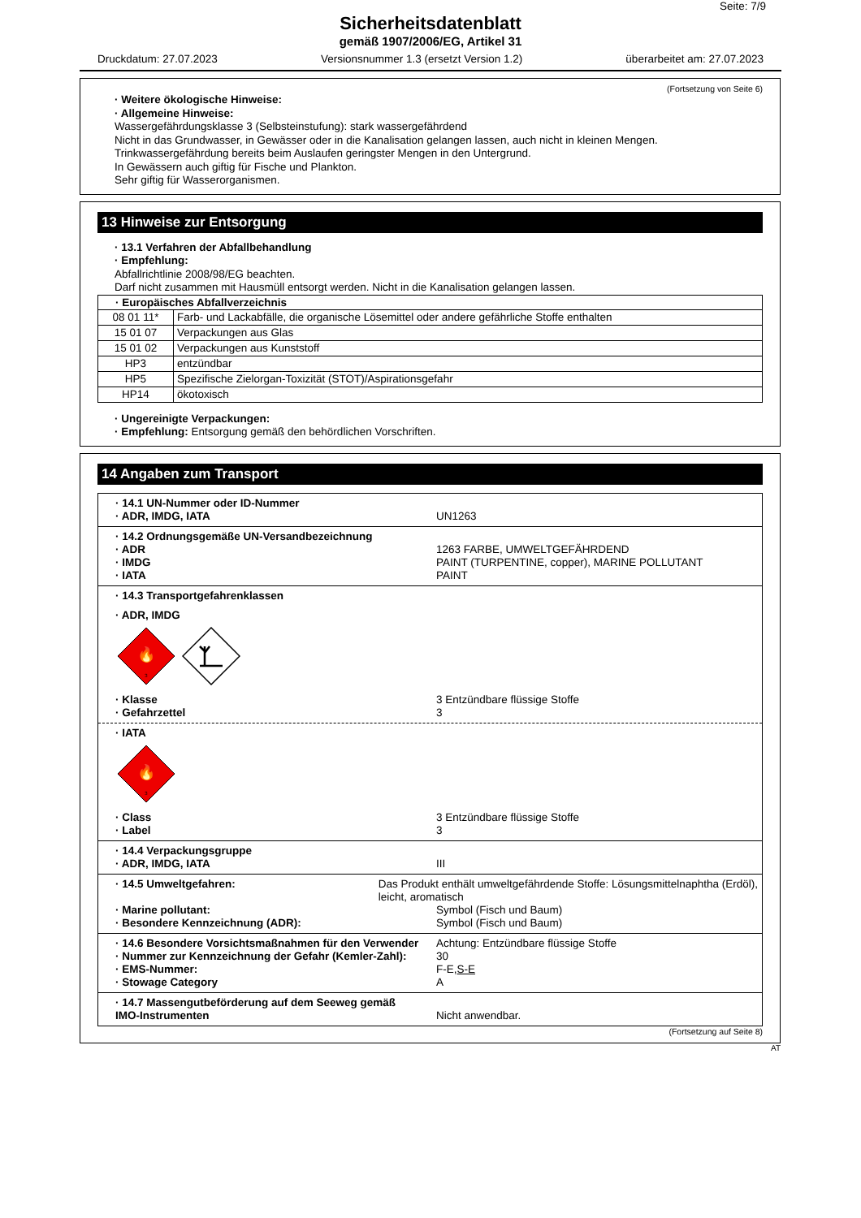Seite: 7/9
Sicherheitsdatenblatt
gemäß 1907/2006/EG, Artikel 31
Druckdatum: 27.07.2023 Versionsnummer 1.3 (ersetzt Version 1.2) überarbeitet am: 27.07.2023
(Fortsetzung von Seite 6)
· Weitere ökologische Hinweise:
· Allgemeine Hinweise:
Wassergefährdungsklasse 3 (Selbsteinstufung): stark wassergefährdend
Nicht in das Grundwasser, in Gewässer oder in die Kanalisation gelangen lassen, auch nicht in kleinen Mengen.
Trinkwassergefährdung bereits beim Auslaufen geringster Mengen in den Untergrund.
In Gewässern auch giftig für Fische und Plankton.
Sehr giftig für Wasserorganismen.
13 Hinweise zur Entsorgung
· 13.1 Verfahren der Abfallbehandlung
· Empfehlung:
Abfallrichtlinie 2008/98/EG beachten.
Darf nicht zusammen mit Hausmüll entsorgt werden. Nicht in die Kanalisation gelangen lassen.
| · Europäisches Abfallverzeichnis | |
| --- | --- |
| 08 01 11* | Farb- und Lackabfälle, die organische Lösemittel oder andere gefährliche Stoffe enthalten |
| 15 01 07 | Verpackungen aus Glas |
| 15 01 02 | Verpackungen aus Kunststoff |
| HP3 | entzündbar |
| HP5 | Spezifische Zielorgan-Toxizität (STOT)/Aspirationsgefahr |
| HP14 | ökotoxisch |
· Ungereinigte Verpackungen:
· Empfehlung: Entsorgung gemäß den behördlichen Vorschriften.
14 Angaben zum Transport
| · 14.1 UN-Nummer oder ID-Nummer · ADR, IMDG, IATA UN1263 |
| · 14.2 Ordnungsgemäße UN-Versandbezeichnung · ADR 1263 FARBE, UMWELTGEFÄHRDEND · IMDG PAINT (TURPENTINE, copper), MARINE POLLUTANT · IATA PAINT |
| · 14.3 Transportgefahrenklassen · ADR, IMDG 🔥 3 · Klasse 3 Entzündbare flüssige Stoffe · Gefahrzettel 3 · IATA 🔥 3 · Class 3 Entzündbare flüssige Stoffe · Label 3 |
| · 14.4 Verpackungsgruppe · ADR, IMDG, IATA III |
| · 14.5 Umweltgefahren: Das Produkt enthält umweltgefährdende Stoffe: Lösungsmittelnaphtha (Erdöl), leicht, aromatisch · Marine pollutant: Symbol (Fisch und Baum) · Besondere Kennzeichnung (ADR): Symbol (Fisch und Baum) |
| · 14.6 Besondere Vorsichtsmaßnahmen für den Verwender Achtung: Entzündbare flüssige Stoffe · Nummer zur Kennzeichnung der Gefahr (Kemler-Zahl): 30 · EMS-Nummer: F-E, S-E · Stowage Category A |
| · 14.7 Massengutbeförderung auf dem Seeweg gemäß IMO-Instrumenten Nicht anwendbar. |
(Fortsetzung auf Seite 8)
AT